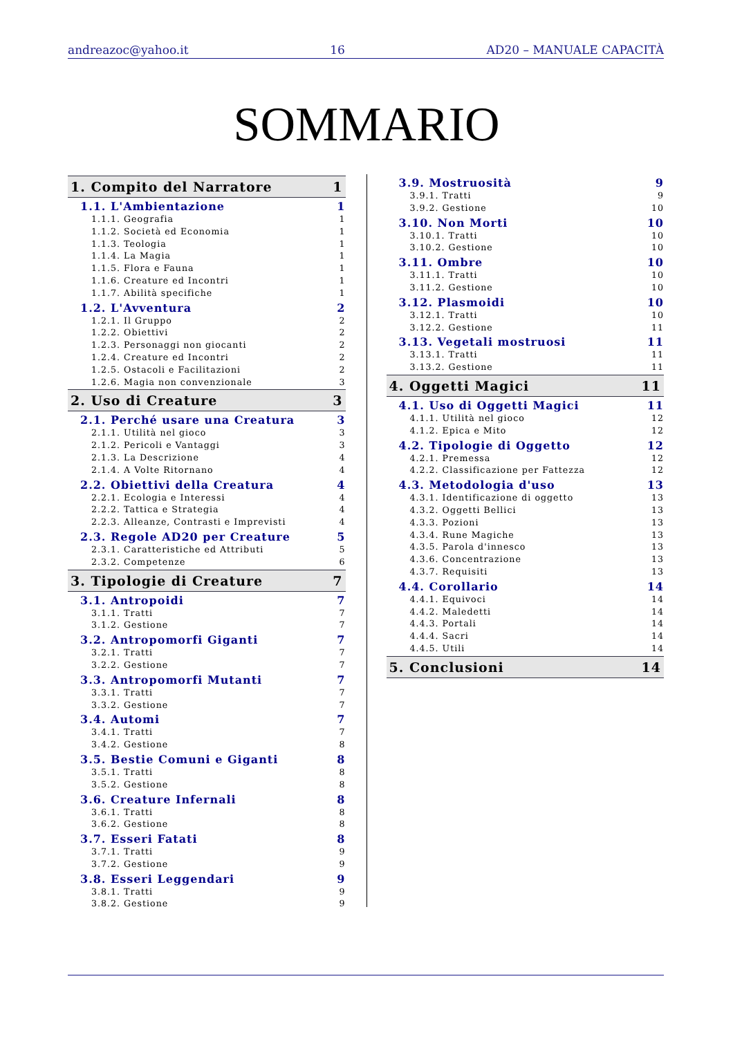andreazoc@yahoo.it 16 AD20 – MANUALE CAPACITÀ
SOMMARIO
1. Compito del Narratore 1
1.1. L'Ambientazione 1
1.1.1. Geografia 1
1.1.2. Società ed Economia 1
1.1.3. Teologia 1
1.1.4. La Magia 1
1.1.5. Flora e Fauna 1
1.1.6. Creature ed Incontri 1
1.1.7. Abilità specifiche 1
1.2. L'Avventura 2
1.2.1. Il Gruppo 2
1.2.2. Obiettivi 2
1.2.3. Personaggi non giocanti 2
1.2.4. Creature ed Incontri 2
1.2.5. Ostacoli e Facilitazioni 2
1.2.6. Magia non convenzionale 3
2. Uso di Creature 3
2.1. Perché usare una Creatura 3
2.1.1. Utilità nel gioco 3
2.1.2. Pericoli e Vantaggi 3
2.1.3. La Descrizione 4
2.1.4. A Volte Ritornano 4
2.2. Obiettivi della Creatura 4
2.2.1. Ecologia e Interessi 4
2.2.2. Tattica e Strategia 4
2.2.3. Alleanze, Contrasti e Imprevisti 4
2.3. Regole AD20 per Creature 5
2.3.1. Caratteristiche ed Attributi 5
2.3.2. Competenze 6
3. Tipologie di Creature 7
3.1. Antropoidi 7
3.1.1. Tratti 7
3.1.2. Gestione 7
3.2. Antropomorfi Giganti 7
3.2.1. Tratti 7
3.2.2. Gestione 7
3.3. Antropomorfi Mutanti 7
3.3.1. Tratti 7
3.3.2. Gestione 7
3.4. Automi 7
3.4.1. Tratti 7
3.4.2. Gestione 8
3.5. Bestie Comuni e Giganti 8
3.5.1. Tratti 8
3.5.2. Gestione 8
3.6. Creature Infernali 8
3.6.1. Tratti 8
3.6.2. Gestione 8
3.7. Esseri Fatati 8
3.7.1. Tratti 9
3.7.2. Gestione 9
3.8. Esseri Leggendari 9
3.8.1. Tratti 9
3.8.2. Gestione 9
3.9. Mostruosità 9
3.9.1. Tratti 9
3.9.2. Gestione 10
3.10. Non Morti 10
3.10.1. Tratti 10
3.10.2. Gestione 10
3.11. Ombre 10
3.11.1. Tratti 10
3.11.2. Gestione 10
3.12. Plasmoidi 10
3.12.1. Tratti 10
3.12.2. Gestione 11
3.13. Vegetali mostruosi 11
3.13.1. Tratti 11
3.13.2. Gestione 11
4. Oggetti Magici 11
4.1. Uso di Oggetti Magici 11
4.1.1. Utilità nel gioco 12
4.1.2. Epica e Mito 12
4.2. Tipologie di Oggetto 12
4.2.1. Premessa 12
4.2.2. Classificazione per Fattezza 12
4.3. Metodologia d'uso 13
4.3.1. Identificazione di oggetto 13
4.3.2. Oggetti Bellici 13
4.3.3. Pozioni 13
4.3.4. Rune Magiche 13
4.3.5. Parola d'innesco 13
4.3.6. Concentrazione 13
4.3.7. Requisiti 13
4.4. Corollario 14
4.4.1. Equivoci 14
4.4.2. Maledetti 14
4.4.3. Portali 14
4.4.4. Sacri 14
4.4.5. Utili 14
5. Conclusioni 14